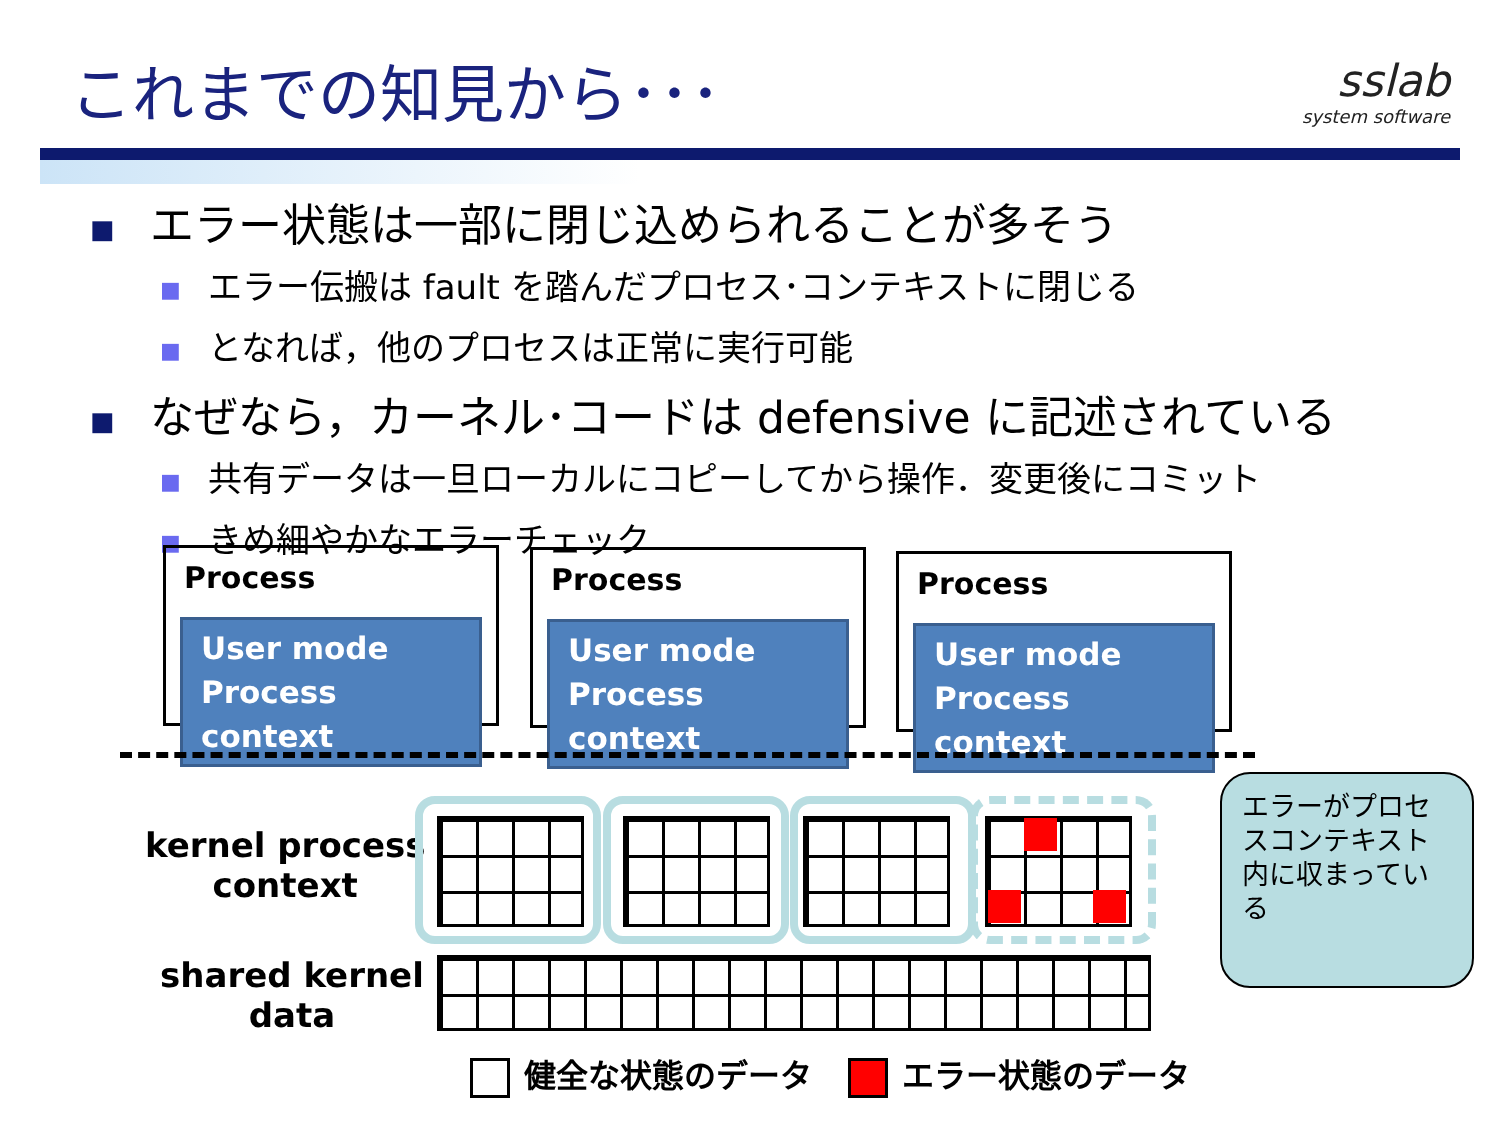これまでの知見から･･･
sslab
system software
■ エラー状態は一部に閉じ込められることが多そう
■ エラー伝搬は fault を踏んだプロセス･コンテキストに閉じる
■ となれば，他のプロセスは正常に実行可能
■ なぜなら，カーネル･コードは defensive に記述されている
■ 共有データは一旦ローカルにコピーしてから操作．変更後にコミット
■ きめ細やかなエラーチェック
Process
User mode
Process context
Process
User mode
Process context
Process
User mode
Process context
kernel process
context
shared kernel
data
エラーがプロセスコンテキスト内に収まっている
健全な状態のデータ エラー状態のデータ